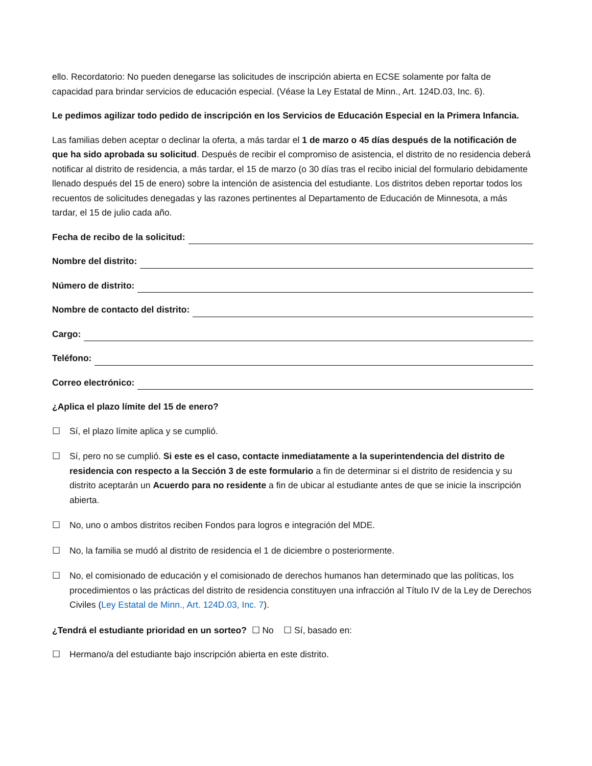ello. Recordatorio: No pueden denegarse las solicitudes de inscripción abierta en ECSE solamente por falta de capacidad para brindar servicios de educación especial. (Véase la Ley Estatal de Minn., Art. 124D.03, Inc. 6).
Le pedimos agilizar todo pedido de inscripción en los Servicios de Educación Especial en la Primera Infancia.
Las familias deben aceptar o declinar la oferta, a más tardar el 1 de marzo o 45 días después de la notificación de que ha sido aprobada su solicitud. Después de recibir el compromiso de asistencia, el distrito de no residencia deberá notificar al distrito de residencia, a más tardar, el 15 de marzo (o 30 días tras el recibo inicial del formulario debidamente llenado después del 15 de enero) sobre la intención de asistencia del estudiante. Los distritos deben reportar todos los recuentos de solicitudes denegadas y las razones pertinentes al Departamento de Educación de Minnesota, a más tardar, el 15 de julio cada año.
Fecha de recibo de la solicitud:
Nombre del distrito:
Número de distrito:
Nombre de contacto del distrito:
Cargo:
Teléfono:
Correo electrónico:
¿Aplica el plazo límite del 15 de enero?
☐ Sí, el plazo límite aplica y se cumplió.
☐ Sí, pero no se cumplió. Si este es el caso, contacte inmediatamente a la superintendencia del distrito de residencia con respecto a la Sección 3 de este formulario a fin de determinar si el distrito de residencia y su distrito aceptarán un Acuerdo para no residente a fin de ubicar al estudiante antes de que se inicie la inscripción abierta.
☐ No, uno o ambos distritos reciben Fondos para logros e integración del MDE.
☐ No, la familia se mudó al distrito de residencia el 1 de diciembre o posteriormente.
☐ No, el comisionado de educación y el comisionado de derechos humanos han determinado que las políticas, los procedimientos o las prácticas del distrito de residencia constituyen una infracción al Título IV de la Ley de Derechos Civiles (Ley Estatal de Minn., Art. 124D.03, Inc. 7).
¿Tendrá el estudiante prioridad en un sorteo? ☐ No ☐ Sí, basado en:
☐ Hermano/a del estudiante bajo inscripción abierta en este distrito.